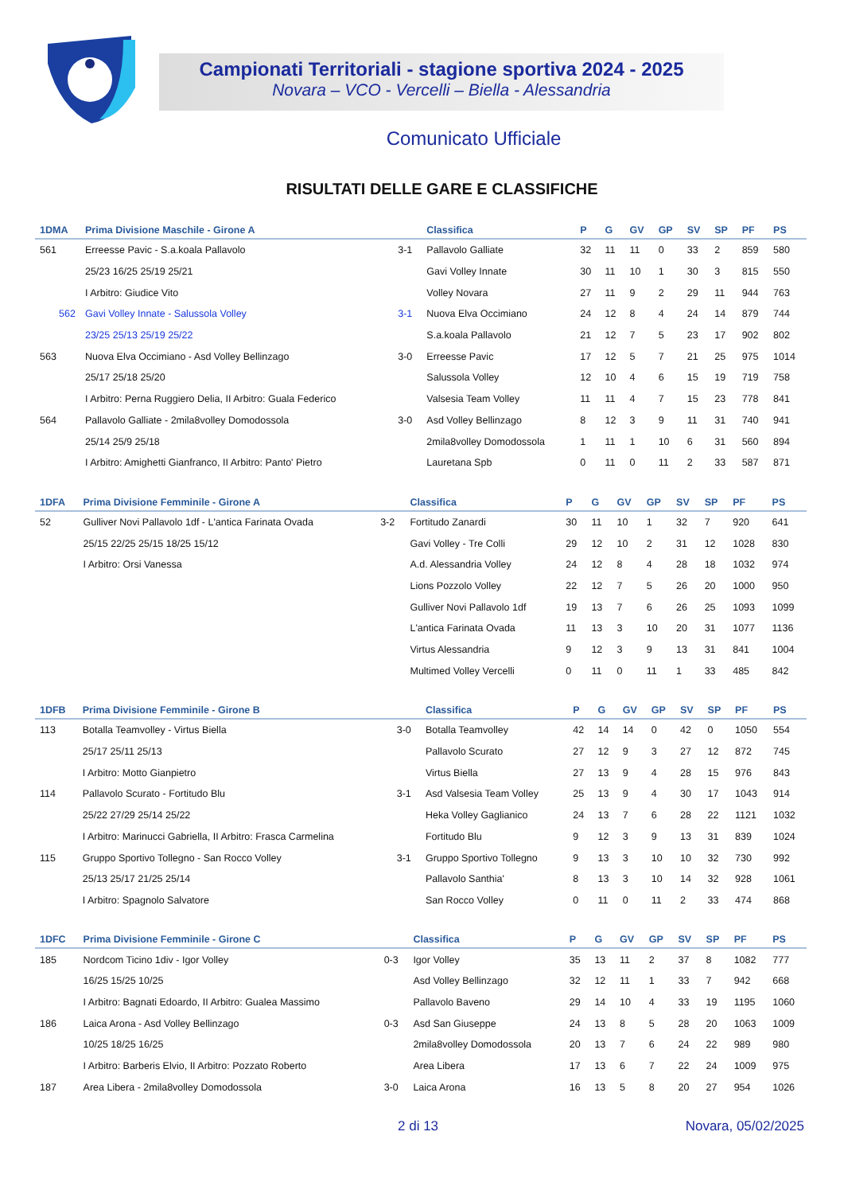Campionati Territoriali - stagione sportiva 2024 - 2025
Novara – VCO - Vercelli – Biella - Alessandria
Comunicato Ufficiale
RISULTATI DELLE GARE E CLASSIFICHE
| 1DMA | Prima Divisione Maschile - Girone A | | Classifica | P | G | GV | GP | SV | SP | PF | PS |
| --- | --- | --- | --- | --- | --- | --- | --- | --- | --- | --- | --- |
| 561 | Erreesse Pavic - S.a.koala Pallavolo | 3-1 | Pallavolo Galliate | 32 | 11 | 11 | 0 | 33 | 2 | 859 | 580 |
| | 25/23 16/25 25/19 25/21 | | Gavi Volley Innate | 30 | 11 | 10 | 1 | 30 | 3 | 815 | 550 |
| | I Arbitro: Giudice Vito | | Volley Novara | 27 | 11 | 9 | 2 | 29 | 11 | 944 | 763 |
| 562 | Gavi Volley Innate - Salussola Volley | 3-1 | Nuova Elva Occimiano | 24 | 12 | 8 | 4 | 24 | 14 | 879 | 744 |
| | 23/25 25/13 25/19 25/22 | | S.a.koala Pallavolo | 21 | 12 | 7 | 5 | 23 | 17 | 902 | 802 |
| 563 | Nuova Elva Occimiano - Asd Volley Bellinzago | 3-0 | Erreesse Pavic | 17 | 12 | 5 | 7 | 21 | 25 | 975 | 1014 |
| | 25/17 25/18 25/20 | | Salussola Volley | 12 | 10 | 4 | 6 | 15 | 19 | 719 | 758 |
| | I Arbitro: Perna Ruggiero Delia, II Arbitro: Guala Federico | | Valsesia Team Volley | 11 | 11 | 4 | 7 | 15 | 23 | 778 | 841 |
| 564 | Pallavolo Galliate - 2mila8volley Domodossola | 3-0 | Asd Volley Bellinzago | 8 | 12 | 3 | 9 | 11 | 31 | 740 | 941 |
| | 25/14 25/9 25/18 | | 2mila8volley Domodossola | 1 | 11 | 1 | 10 | 6 | 31 | 560 | 894 |
| | I Arbitro: Amighetti Gianfranco, II Arbitro: Panto' Pietro | | Lauretana Spb | 0 | 11 | 0 | 11 | 2 | 33 | 587 | 871 |
| 1DFA | Prima Divisione Femminile - Girone A | | Classifica | P | G | GV | GP | SV | SP | PF | PS |
| --- | --- | --- | --- | --- | --- | --- | --- | --- | --- | --- | --- |
| 52 | Gulliver Novi Pallavolo 1df - L'antica Farinata Ovada | 3-2 | Fortitudo Zanardi | 30 | 11 | 10 | 1 | 32 | 7 | 920 | 641 |
| | 25/15 22/25 25/15 18/25 15/12 | | Gavi Volley - Tre Colli | 29 | 12 | 10 | 2 | 31 | 12 | 1028 | 830 |
| | I Arbitro: Orsi Vanessa | | A.d. Alessandria Volley | 24 | 12 | 8 | 4 | 28 | 18 | 1032 | 974 |
| | | | Lions Pozzolo Volley | 22 | 12 | 7 | 5 | 26 | 20 | 1000 | 950 |
| | | | Gulliver Novi Pallavolo 1df | 19 | 13 | 7 | 6 | 26 | 25 | 1093 | 1099 |
| | | | L'antica Farinata Ovada | 11 | 13 | 3 | 10 | 20 | 31 | 1077 | 1136 |
| | | | Virtus Alessandria | 9 | 12 | 3 | 9 | 13 | 31 | 841 | 1004 |
| | | | Multimed Volley Vercelli | 0 | 11 | 0 | 11 | 1 | 33 | 485 | 842 |
| 1DFB | Prima Divisione Femminile - Girone B | | Classifica | P | G | GV | GP | SV | SP | PF | PS |
| --- | --- | --- | --- | --- | --- | --- | --- | --- | --- | --- | --- |
| 113 | Botalla Teamvolley - Virtus Biella | 3-0 | Botalla Teamvolley | 42 | 14 | 14 | 0 | 42 | 0 | 1050 | 554 |
| | 25/17 25/11 25/13 | | Pallavolo Scurato | 27 | 12 | 9 | 3 | 27 | 12 | 872 | 745 |
| | I Arbitro: Motto Gianpietro | | Virtus Biella | 27 | 13 | 9 | 4 | 28 | 15 | 976 | 843 |
| 114 | Pallavolo Scurato - Fortitudo Blu | 3-1 | Asd Valsesia Team Volley | 25 | 13 | 9 | 4 | 30 | 17 | 1043 | 914 |
| | 25/22 27/29 25/14 25/22 | | Heka Volley Gaglianico | 24 | 13 | 7 | 6 | 28 | 22 | 1121 | 1032 |
| | I Arbitro: Marinucci Gabriella, II Arbitro: Frasca Carmelina | | Fortitudo Blu | 9 | 12 | 3 | 9 | 13 | 31 | 839 | 1024 |
| 115 | Gruppo Sportivo Tollegno - San Rocco Volley | 3-1 | Gruppo Sportivo Tollegno | 9 | 13 | 3 | 10 | 10 | 32 | 730 | 992 |
| | 25/13 25/17 21/25 25/14 | | Pallavolo Santhia' | 8 | 13 | 3 | 10 | 14 | 32 | 928 | 1061 |
| | I Arbitro: Spagnolo Salvatore | | San Rocco Volley | 0 | 11 | 0 | 11 | 2 | 33 | 474 | 868 |
| 1DFC | Prima Divisione Femminile - Girone C | | Classifica | P | G | GV | GP | SV | SP | PF | PS |
| --- | --- | --- | --- | --- | --- | --- | --- | --- | --- | --- | --- |
| 185 | Nordcom Ticino 1div - Igor Volley | 0-3 | Igor Volley | 35 | 13 | 11 | 2 | 37 | 8 | 1082 | 777 |
| | 16/25 15/25 10/25 | | Asd Volley Bellinzago | 32 | 12 | 11 | 1 | 33 | 7 | 942 | 668 |
| | I Arbitro: Bagnati Edoardo, II Arbitro: Gualea Massimo | | Pallavolo Baveno | 29 | 14 | 10 | 4 | 33 | 19 | 1195 | 1060 |
| 186 | Laica Arona - Asd Volley Bellinzago | 0-3 | Asd San Giuseppe | 24 | 13 | 8 | 5 | 28 | 20 | 1063 | 1009 |
| | 10/25 18/25 16/25 | | 2mila8volley Domodossola | 20 | 13 | 7 | 6 | 24 | 22 | 989 | 980 |
| | I Arbitro: Barberis Elvio, II Arbitro: Pozzato Roberto | | Area Libera | 17 | 13 | 6 | 7 | 22 | 24 | 1009 | 975 |
| 187 | Area Libera - 2mila8volley Domodossola | 3-0 | Laica Arona | 16 | 13 | 5 | 8 | 20 | 27 | 954 | 1026 |
2 di 13 Novara, 05/02/2025